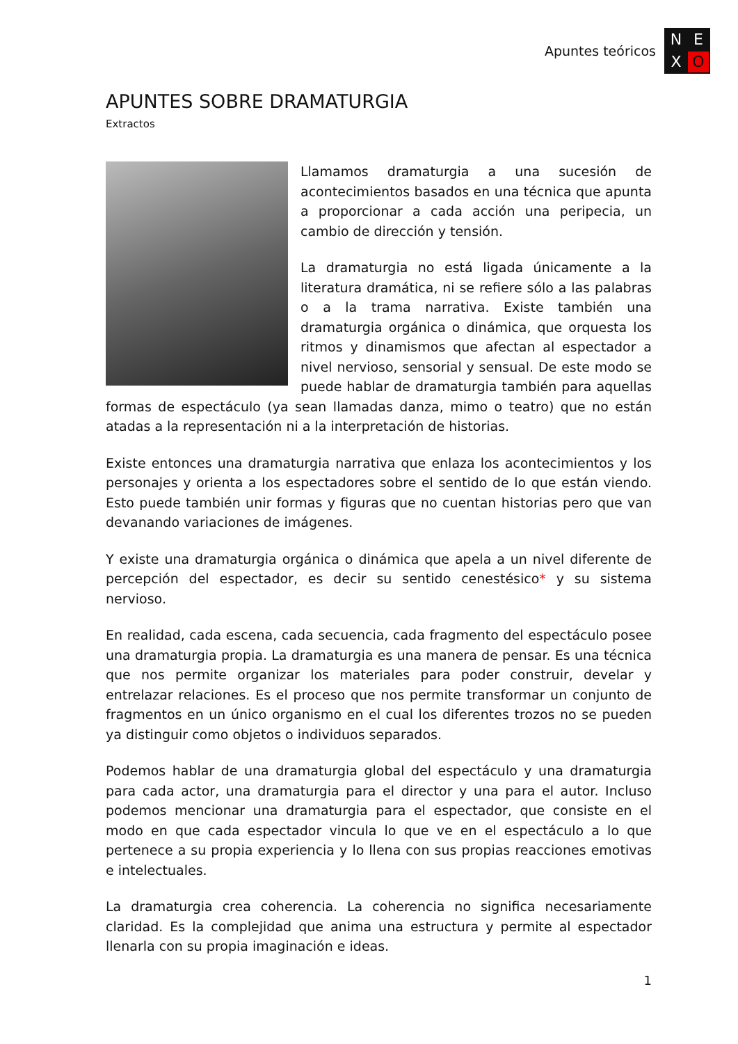Apuntes teóricos
N
E
X
O
APUNTES SOBRE DRAMATURGIA
Extractos
Llamamos dramaturgia a una sucesión de acontecimientos basados en una técnica que apunta a proporcionar a cada acción una peripecia, un cambio de dirección y tensión.
La dramaturgia no está ligada únicamente a la literatura dramática, ni se refiere sólo a las palabras o a la trama narrativa. Existe también una dramaturgia orgánica o dinámica, que orquesta los ritmos y dinamismos que afectan al espectador a nivel nervioso, sensorial y sensual. De este modo se puede hablar de dramaturgia también para aquellas formas de espectáculo (ya sean llamadas danza, mimo o teatro) que no están atadas a la representación ni a la interpretación de historias.
Existe entonces una dramaturgia narrativa que enlaza los acontecimientos y los personajes y orienta a los espectadores sobre el sentido de lo que están viendo. Esto puede también unir formas y figuras que no cuentan historias pero que van devanando variaciones de imágenes.
Y existe una dramaturgia orgánica o dinámica que apela a un nivel diferente de percepción del espectador, es decir su sentido cenestésico* y su sistema nervioso.
En realidad, cada escena, cada secuencia, cada fragmento del espectáculo posee una dramaturgia propia. La dramaturgia es una manera de pensar. Es una técnica que nos permite organizar los materiales para poder construir, develar y entrelazar relaciones. Es el proceso que nos permite transformar un conjunto de fragmentos en un único organismo en el cual los diferentes trozos no se pueden ya distinguir como objetos o individuos separados.
Podemos hablar de una dramaturgia global del espectáculo y una dramaturgia para cada actor, una dramaturgia para el director y una para el autor. Incluso podemos mencionar una dramaturgia para el espectador, que consiste en el modo en que cada espectador vincula lo que ve en el espectáculo a lo que pertenece a su propia experiencia y lo llena con sus propias reacciones emotivas e intelectuales.
La dramaturgia crea coherencia. La coherencia no significa necesariamente claridad. Es la complejidad que anima una estructura y permite al espectador llenarla con su propia imaginación e ideas.
1